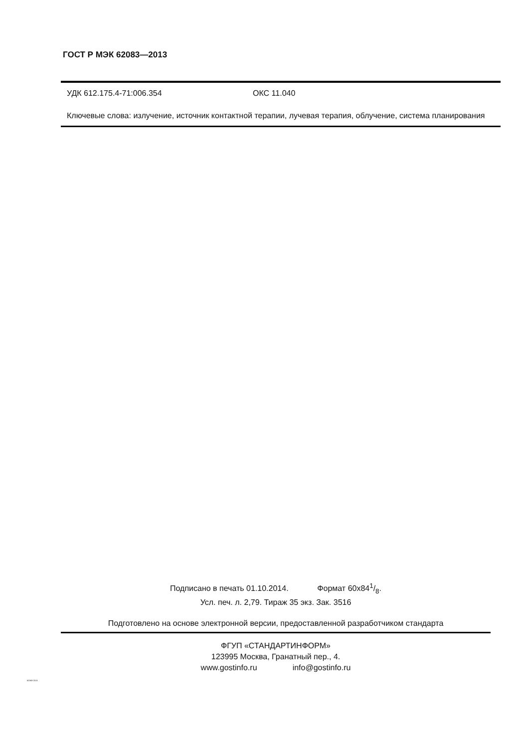ГОСТ Р МЭК 62083—2013
УДК 612.175.4-71:006.354 ОКС 11.040
Ключевые слова: излучение, источник контактной терапии, лучевая терапия, облучение, система планирования
Подписано в печать 01.10.2014. Формат 60x841/8.
Усл. печ. л. 2,79. Тираж 35 экз. Зак. 3516
Подготовлено на основе электронной версии, предоставленной разработчиком стандарта
ФГУП «СТАНДАРТИНФОРМ»
123995 Москва, Гранатный пер., 4.
www.gostinfo.ru info@gostinfo.ru
62083-2013